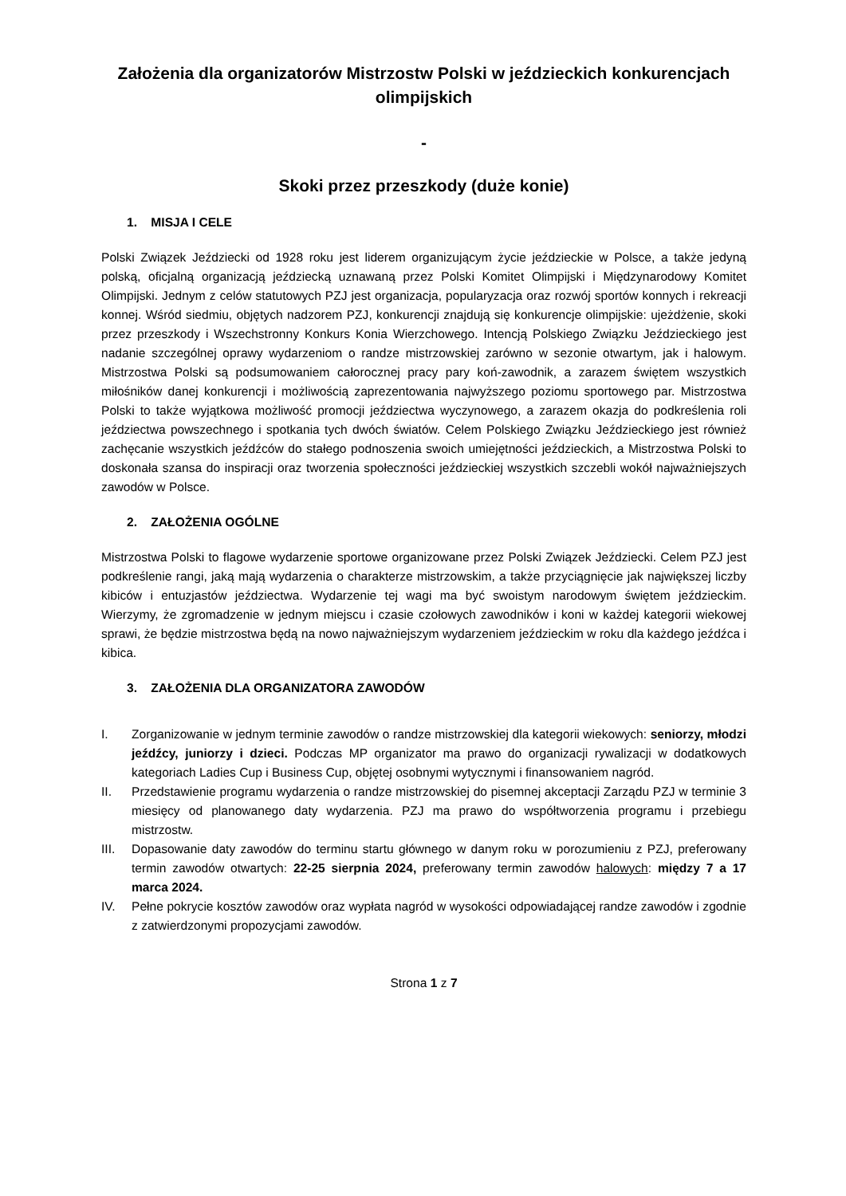Założenia dla organizatorów Mistrzostw Polski w jeździeckich konkurencjach olimpijskich
-
Skoki przez przeszkody (duże konie)
1. MISJA I CELE
Polski Związek Jeździecki od 1928 roku jest liderem organizującym życie jeździeckie w Polsce, a także jedyną polską, oficjalną organizacją jeździecką uznawaną przez Polski Komitet Olimpijski i Międzynarodowy Komitet Olimpijski. Jednym z celów statutowych PZJ jest organizacja, popularyzacja oraz rozwój sportów konnych i rekreacji konnej. Wśród siedmiu, objętych nadzorem PZJ, konkurencji znajdują się konkurencje olimpijskie: ujeżdżenie, skoki przez przeszkody i Wszechstronny Konkurs Konia Wierzchowego. Intencją Polskiego Związku Jeździeckiego jest nadanie szczególnej oprawy wydarzeniom o randze mistrzowskiej zarówno w sezonie otwartym, jak i halowym. Mistrzostwa Polski są podsumowaniem całorocznej pracy pary koń-zawodnik, a zarazem świętem wszystkich miłośników danej konkurencji i możliwością zaprezentowania najwyższego poziomu sportowego par. Mistrzostwa Polski to także wyjątkowa możliwość promocji jeździectwa wyczynowego, a zarazem okazja do podkreślenia roli jeździectwa powszechnego i spotkania tych dwóch światów. Celem Polskiego Związku Jeździeckiego jest również zachęcanie wszystkich jeźdźców do stałego podnoszenia swoich umiejętności jeździeckich, a Mistrzostwa Polski to doskonała szansa do inspiracji oraz tworzenia społeczności jeździeckiej wszystkich szczebli wokół najważniejszych zawodów w Polsce.
2. ZAŁOŻENIA OGÓLNE
Mistrzostwa Polski to flagowe wydarzenie sportowe organizowane przez Polski Związek Jeździecki. Celem PZJ jest podkreślenie rangi, jaką mają wydarzenia o charakterze mistrzowskim, a także przyciągnięcie jak największej liczby kibiców i entuzjastów jeździectwa. Wydarzenie tej wagi ma być swoistym narodowym świętem jeździeckim. Wierzymy, że zgromadzenie w jednym miejscu i czasie czołowych zawodników i koni w każdej kategorii wiekowej sprawi, że będzie mistrzostwa będą na nowo najważniejszym wydarzeniem jeździeckim w roku dla każdego jeźdźca i kibica.
3. ZAŁOŻENIA DLA ORGANIZATORA ZAWODÓW
I. Zorganizowanie w jednym terminie zawodów o randze mistrzowskiej dla kategorii wiekowych: seniorzy, młodzi jeźdźcy, juniorzy i dzieci. Podczas MP organizator ma prawo do organizacji rywalizacji w dodatkowych kategoriach Ladies Cup i Business Cup, objętej osobnymi wytycznymi i finansowaniem nagród.
II. Przedstawienie programu wydarzenia o randze mistrzowskiej do pisemnej akceptacji Zarządu PZJ w terminie 3 miesięcy od planowanego daty wydarzenia. PZJ ma prawo do współtworzenia programu i przebiegu mistrzostw.
III. Dopasowanie daty zawodów do terminu startu głównego w danym roku w porozumieniu z PZJ, preferowany termin zawodów otwartych: 22-25 sierpnia 2024, preferowany termin zawodów halowych: między 7 a 17 marca 2024.
IV. Pełne pokrycie kosztów zawodów oraz wypłata nagród w wysokości odpowiadającej randze zawodów i zgodnie z zatwierdzonymi propozycjami zawodów.
Strona 1 z 7